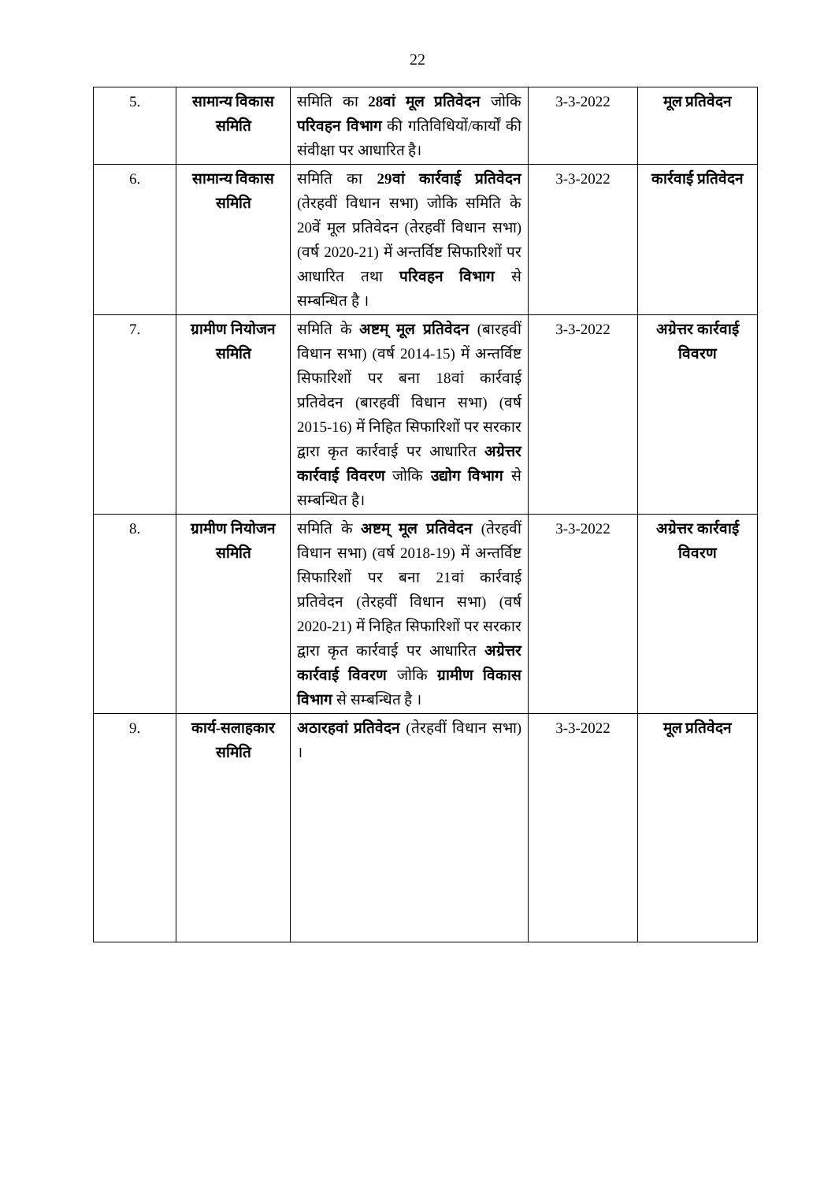22
| 5. | सामान्य विकास समिति | समिति का 28वां मूल प्रतिवेदन जोकि परिवहन विभाग की गतिविधियों/कार्यों की संवीक्षा पर आधारित है। | 3-3-2022 | मूल प्रतिवेदन |
| 6. | सामान्य विकास समिति | समिति का 29वां कार्रवाई प्रतिवेदन (तेरहवीं विधान सभा) जोकि समिति के 20वें मूल प्रतिवेदन (तेरहवीं विधान सभा) (वर्ष 2020-21) में अन्तर्विष्ट सिफारिशों पर आधारित तथा परिवहन विभाग से सम्बन्धित है । | 3-3-2022 | कार्रवाई प्रतिवेदन |
| 7. | ग्रामीण नियोजन समिति | समिति के अष्टम् मूल प्रतिवेदन (बारहवीं विधान सभा) (वर्ष 2014-15) में अन्तर्विष्ट सिफारिशों पर बना 18वां कार्रवाई प्रतिवेदन (बारहवीं विधान सभा) (वर्ष 2015-16) में निहित सिफारिशों पर सरकार द्वारा कृत कार्रवाई पर आधारित अग्रेत्तर कार्रवाई विवरण जोकि उद्योग विभाग से सम्बन्धित है। | 3-3-2022 | अग्रेत्तर कार्रवाई विवरण |
| 8. | ग्रामीण नियोजन समिति | समिति के अष्टम् मूल प्रतिवेदन (तेरहवीं विधान सभा) (वर्ष 2018-19) में अन्तर्विष्ट सिफारिशों पर बना 21वां कार्रवाई प्रतिवेदन (तेरहवीं विधान सभा) (वर्ष 2020-21) में निहित सिफारिशों पर सरकार द्वारा कृत कार्रवाई पर आधारित अग्रेत्तर कार्रवाई विवरण जोकि ग्रामीण विकास विभाग से सम्बन्धित है । | 3-3-2022 | अग्रेत्तर कार्रवाई विवरण |
| 9. | कार्य-सलाहकार समिति | अठारहवां प्रतिवेदन (तेरहवीं विधान सभा) । | 3-3-2022 | मूल प्रतिवेदन |